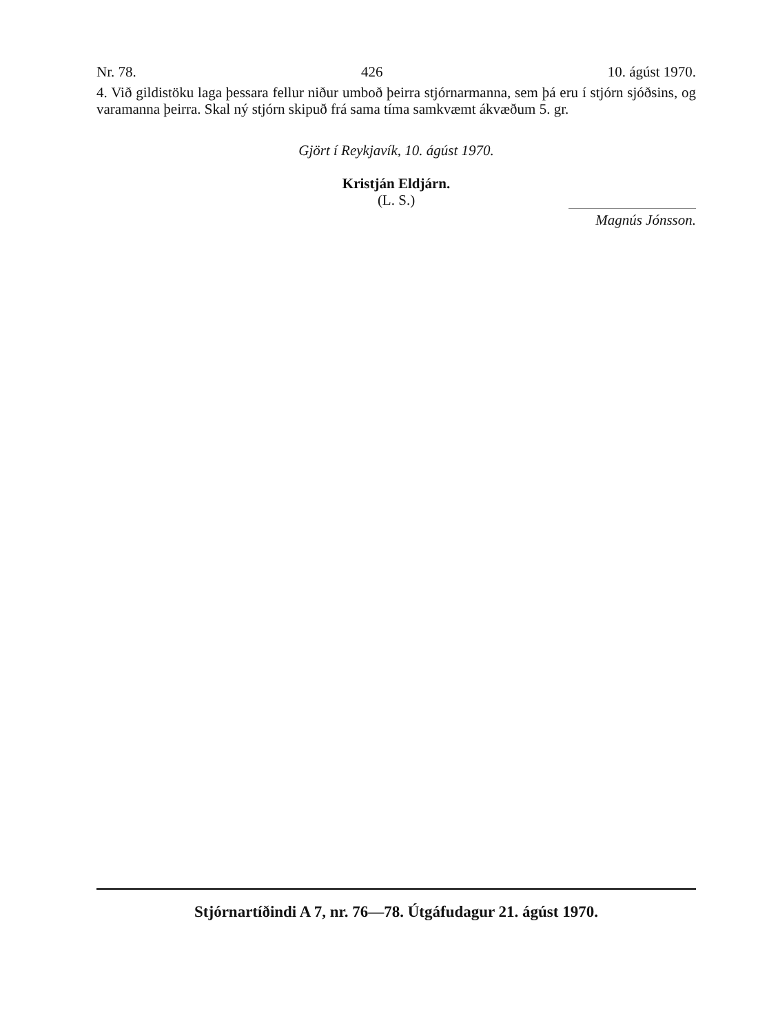Nr. 78. 426 10. ágúst 1970.
4. Við gildistöku laga þessara fellur niður umboð þeirra stjórnarmanna, sem þá eru í stjórn sjóðsins, og varamanna þeirra. Skal ný stjórn skipuð frá sama tíma samkvæmt ákvæðum 5. gr.
Gjört í Reykjavík, 10. ágúst 1970.
Kristján Eldjárn.
(L. S.)
Magnús Jónsson.
Stjórnartíðindi A 7, nr. 76—78. Útgáfudagur 21. ágúst 1970.